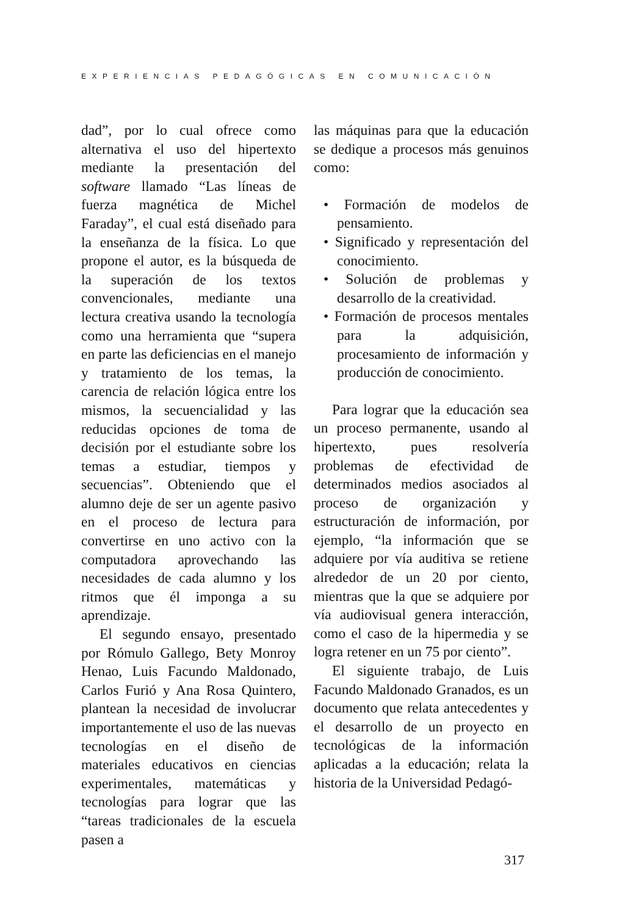EXPERIENCIAS PEDAGÓGICAS EN COMUNICACIÓN
dad”, por lo cual ofrece como alternativa el uso del hipertexto mediante la presentación del software llamado “Las líneas de fuerza magnética de Michel Faraday”, el cual está diseñado para la enseñanza de la física. Lo que propone el autor, es la búsqueda de la superación de los textos convencionales, mediante una lectura creativa usando la tecnología como una herramienta que “supera en parte las deficiencias en el manejo y tratamiento de los temas, la carencia de relación lógica entre los mismos, la secuencialidad y las reducidas opciones de toma de decisión por el estudiante sobre los temas a estudiar, tiempos y secuencias”. Obteniendo que el alumno deje de ser un agente pasivo en el proceso de lectura para convertirse en uno activo con la computadora aprovechando las necesidades de cada alumno y los ritmos que él imponga a su aprendizaje.
El segundo ensayo, presentado por Rómulo Gallego, Bety Monroy Henao, Luis Facundo Maldonado, Carlos Furió y Ana Rosa Quintero, plantean la necesidad de involucrar importantemente el uso de las nuevas tecnologías en el diseño de materiales educativos en ciencias experimentales, matemáticas y tecnologías para lograr que las “tareas tradicionales de la escuela pasen a
las máquinas para que la educación se dedique a procesos más genuinos como:
• Formación de modelos de pensamiento.
• Significado y representación del conocimiento.
• Solución de problemas y desarrollo de la creatividad.
• Formación de procesos mentales para la adquisición, procesamiento de información y producción de conocimiento.
Para lograr que la educación sea un proceso permanente, usando al hipertexto, pues resolvería problemas de efectividad de determinados medios asociados al proceso de organización y estructuración de información, por ejemplo, “la información que se adquiere por vía auditiva se retiene alrededor de un 20 por ciento, mientras que la que se adquiere por vía audiovisual genera interacción, como el caso de la hipermedia y se logra retener en un 75 por ciento”.
El siguiente trabajo, de Luis Facundo Maldonado Granados, es un documento que relata antecedentes y el desarrollo de un proyecto en tecnológicas de la información aplicadas a la educación; relata la historia de la Universidad Pedagó-
317